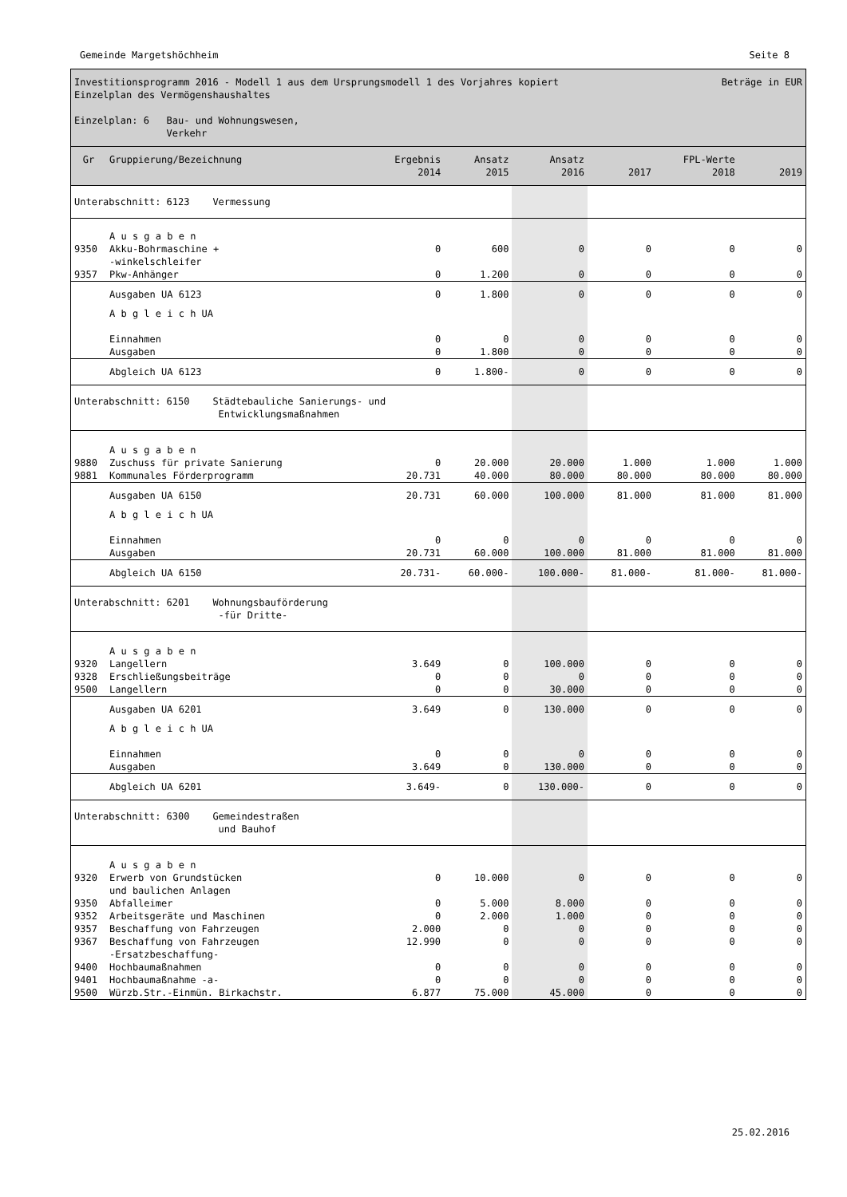Gemeinde Margetshöchheim Seite 8
Investitionsprogramm 2016 - Modell 1 aus dem Ursprungsmodell 1 des Vorjahres kopiert Beträge in EUR
Einzelplan des Vermögenshaushaltes
Einzelplan: 6 Bau- und Wohnungswesen,
Verkehr
| Gr | Gruppierung/Bezeichnung | Ergebnis 2014 | Ansatz 2015 | Ansatz 2016 | 2017 | FPL-Werte 2018 | 2019 |
| --- | --- | --- | --- | --- | --- | --- | --- |
| Unterabschnitt: 6123 Vermessung | | | | | | | |
| | A u s g a b e n | | | | | | |
| 9350 | Akku-Bohrmaschine + -winkelschleifer | 0 | 600 | 0 | 0 | 0 | 0 |
| 9357 | Pkw-Anhänger | 0 | 1.200 | 0 | 0 | 0 | 0 |
| | Ausgaben UA 6123 | 0 | 1.800 | 0 | 0 | 0 | 0 |
| | A b g l e i c h UA Einnahmen Ausgaben | 0 0 | 0 1.800 | 0 0 | 0 0 | 0 0 | 0 0 |
| | Abgleich UA 6123 | 0 | 1.800- | 0 | 0 | 0 | 0 |
| Unterabschnitt: 6150 Städtebauliche Sanierungs- und Entwicklungsmaßnahmen | | | | | | | |
| | A u s g a b e n | | | | | | |
| 9880 | Zuschuss für private Sanierung | 0 | 20.000 | 20.000 | 1.000 | 1.000 | 1.000 |
| 9881 | Kommunales Förderprogramm | 20.731 | 40.000 | 80.000 | 80.000 | 80.000 | 80.000 |
| | Ausgaben UA 6150 | 20.731 | 60.000 | 100.000 | 81.000 | 81.000 | 81.000 |
| | A b g l e i c h UA Einnahmen Ausgaben | 0 20.731 | 0 60.000 | 0 100.000 | 0 81.000 | 0 81.000 | 0 81.000 |
| | Abgleich UA 6150 | 20.731- | 60.000- | 100.000- | 81.000- | 81.000- | 81.000- |
| Unterabschnitt: 6201 Wohnungsbauförderung -für Dritte- | | | | | | | |
| | A u s g a b e n | | | | | | |
| 9320 | Langellern | 3.649 | 0 | 100.000 | 0 | 0 | 0 |
| 9328 | Erschließungsbeiträge | 0 | 0 | 0 | 0 | 0 | 0 |
| 9500 | Langellern | 0 | 0 | 30.000 | 0 | 0 | 0 |
| | Ausgaben UA 6201 | 3.649 | 0 | 130.000 | 0 | 0 | 0 |
| | A b g l e i c h UA Einnahmen Ausgaben | 0 3.649 | 0 0 | 0 130.000 | 0 0 | 0 0 | 0 0 |
| | Abgleich UA 6201 | 3.649- | 0 | 130.000- | 0 | 0 | 0 |
| Unterabschnitt: 6300 Gemeindestraßen und Bauhof | | | | | | | |
| | A u s g a b e n | | | | | | |
| 9320 | Erwerb von Grundstücken und baulichen Anlagen | 0 | 10.000 | 0 | 0 | 0 | 0 |
| 9350 | Abfalleimer | 0 | 5.000 | 8.000 | 0 | 0 | 0 |
| 9352 | Arbeitsgeräte und Maschinen | 0 | 2.000 | 1.000 | 0 | 0 | 0 |
| 9357 | Beschaffung von Fahrzeugen | 2.000 | 0 | 0 | 0 | 0 | 0 |
| 9367 | Beschaffung von Fahrzeugen -Ersatzbeschaffung- | 12.990 | 0 | 0 | 0 | 0 | 0 |
| 9400 | Hochbaumaßnahmen | 0 | 0 | 0 | 0 | 0 | 0 |
| 9401 | Hochbaumaßnahme -a- | 0 | 0 | 0 | 0 | 0 | 0 |
| 9500 | Würzb.Str.-Einmün. Birkachstr. | 6.877 | 75.000 | 45.000 | 0 | 0 | 0 |
25.02.2016